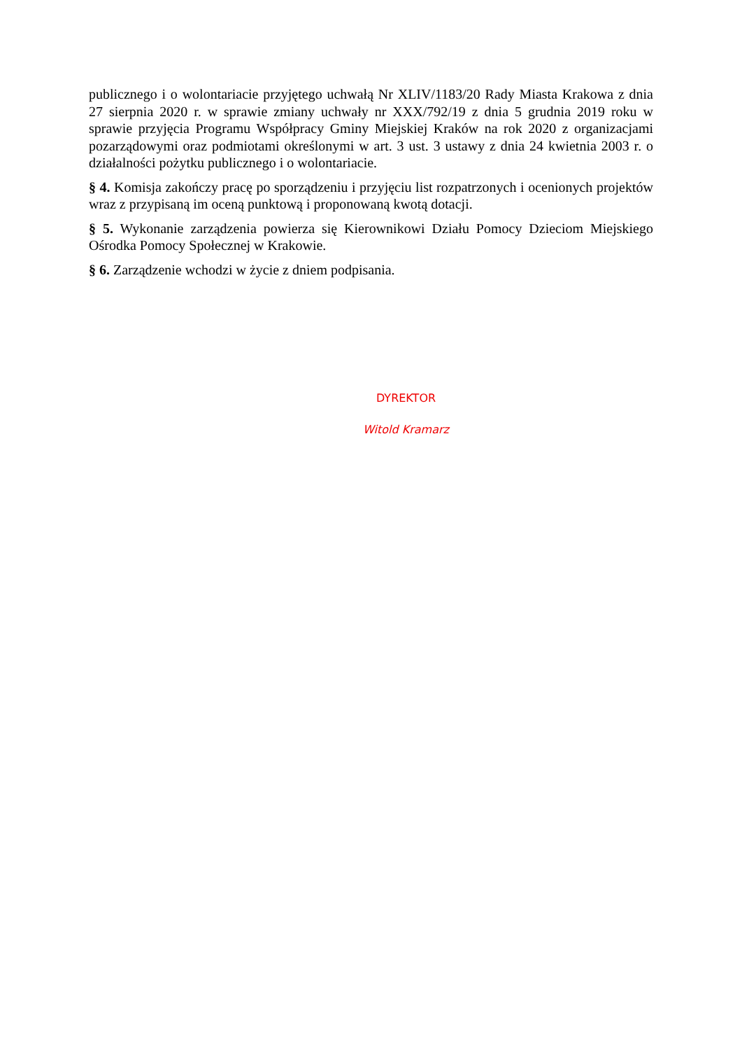publicznego i o wolontariacie przyjętego uchwałą Nr XLIV/1183/20 Rady Miasta Krakowa z dnia 27 sierpnia 2020 r. w sprawie zmiany uchwały nr XXX/792/19 z dnia 5 grudnia 2019 roku w sprawie przyjęcia Programu Współpracy Gminy Miejskiej Kraków na rok 2020 z organizacjami pozarządowymi oraz podmiotami określonymi w art. 3 ust. 3 ustawy z dnia 24 kwietnia 2003 r. o działalności pożytku publicznego i o wolontariacie.
§ 4. Komisja zakończy pracę po sporządzeniu i przyjęciu list rozpatrzonych i ocenionych projektów wraz z przypisaną im oceną punktową i proponowaną kwotą dotacji.
§ 5. Wykonanie zarządzenia powierza się Kierownikowi Działu Pomocy Dzieciom Miejskiego Ośrodka Pomocy Społecznej w Krakowie.
§ 6. Zarządzenie wchodzi w życie z dniem podpisania.
DYREKTOR
Witold Kramarz